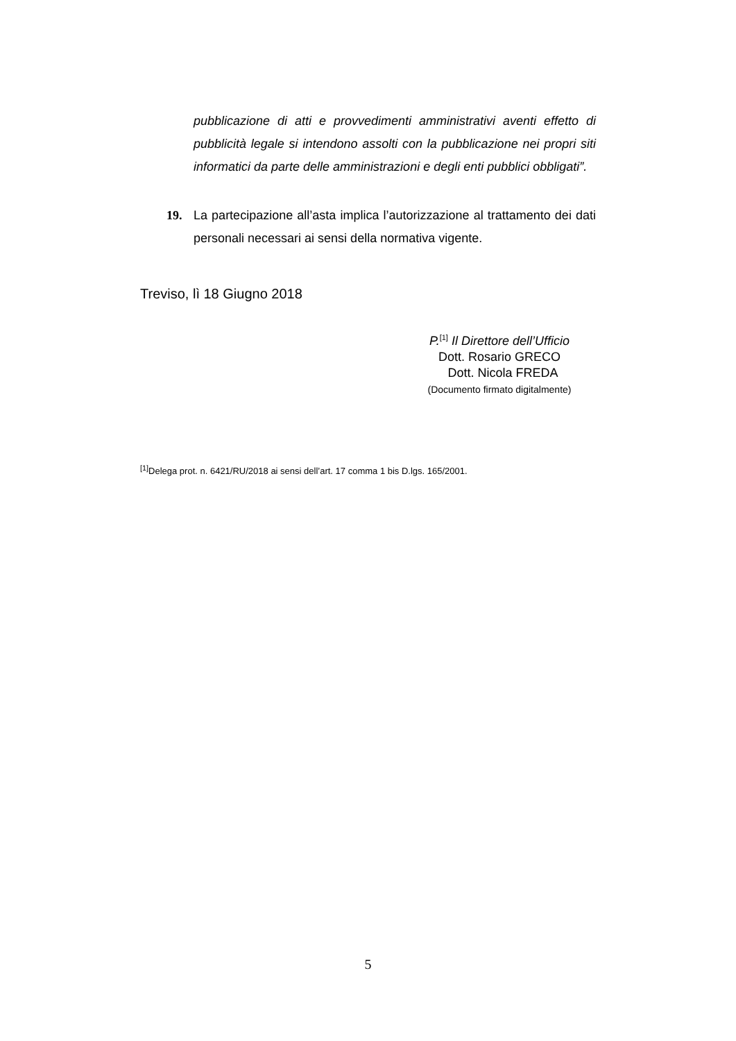pubblicazione di atti e provvedimenti amministrativi aventi effetto di pubblicità legale si intendono assolti con la pubblicazione nei propri siti informatici da parte delle amministrazioni e degli enti pubblici obbligati”.
19. La partecipazione all’asta implica l’autorizzazione al trattamento dei dati personali necessari ai sensi della normativa vigente.
Treviso, lì 18 Giugno 2018
P.<sup>[1]</sup> Il Direttore dell’Ufficio
Dott. Rosario GRECO
Dott. Nicola FREDA
(Documento firmato digitalmente)
<sup>[1]</sup> Delega prot. n. 6421/RU/2018 ai sensi dell’art. 17 comma 1 bis D.lgs. 165/2001.
5